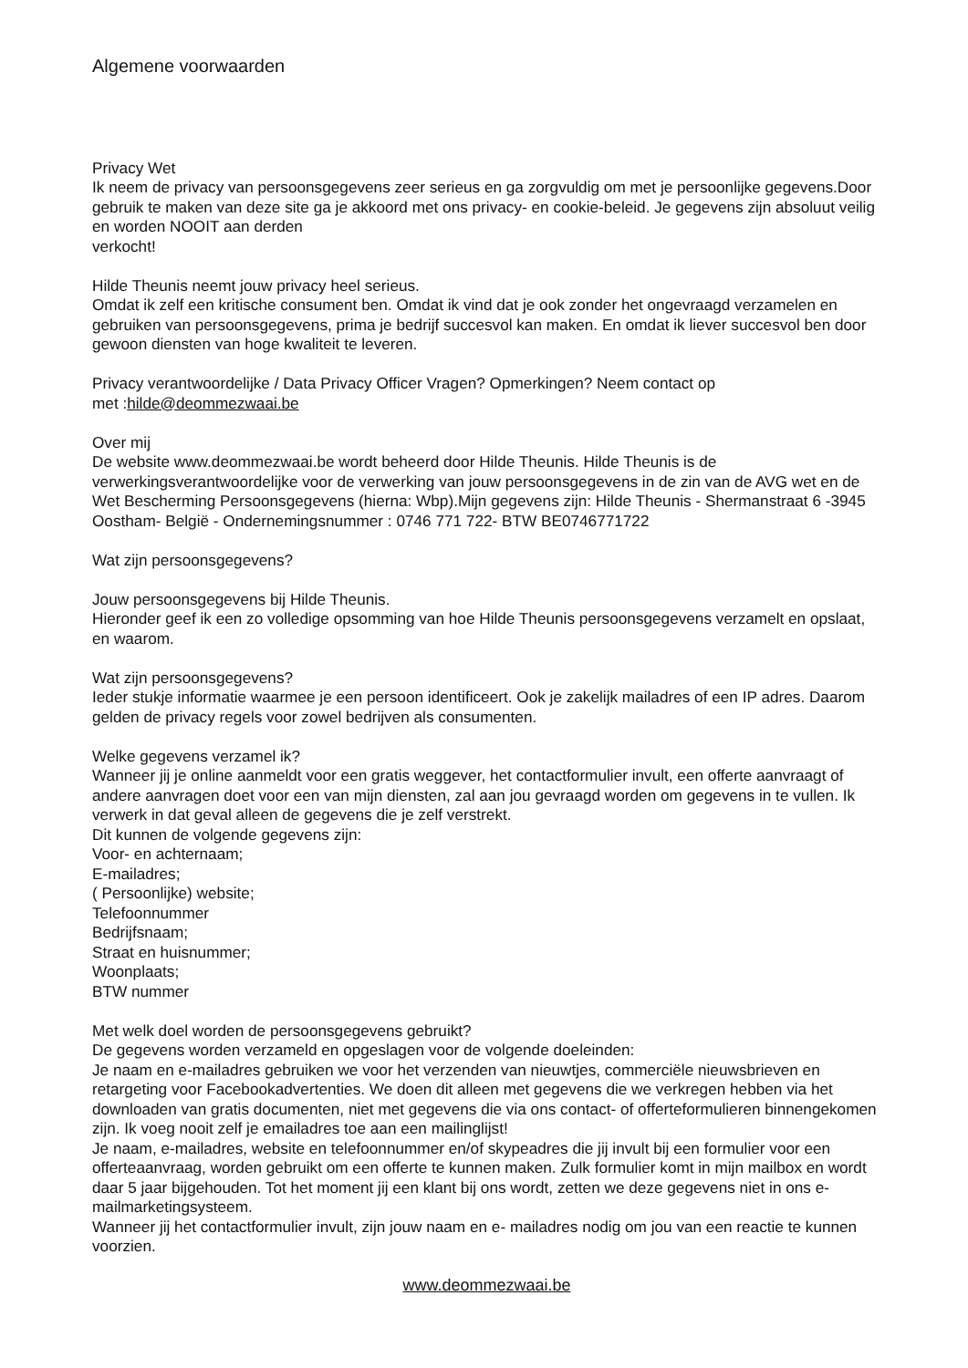Algemene voorwaarden
Privacy Wet
Ik neem de privacy van persoonsgegevens zeer serieus en ga zorgvuldig om met je persoonlijke gegevens.Door gebruik te maken van deze site ga je akkoord met ons privacy- en cookie-beleid. Je gegevens zijn absoluut veilig en worden NOOIT aan derden
verkocht!
Hilde Theunis neemt jouw privacy heel serieus.
Omdat ik zelf een kritische consument ben. Omdat ik vind dat je ook zonder het ongevraagd verzamelen en gebruiken van persoonsgegevens, prima je bedrijf succesvol kan maken. En omdat ik liever succesvol ben door gewoon diensten van hoge kwaliteit te leveren.
Privacy verantwoordelijke / Data Privacy Officer Vragen? Opmerkingen? Neem contact op
met :hilde@deommezwaai.be
Over mij
De website www.deommezwaai.be wordt beheerd door Hilde Theunis. Hilde Theunis is de verwerkingsverantwoordelijke voor de verwerking van jouw persoonsgegevens in de zin van de AVG wet en de Wet Bescherming Persoonsgegevens (hierna: Wbp).Mijn gegevens zijn: Hilde Theunis - Shermanstraat 6 -3945 Oostham- België - Ondernemingsnummer : 0746 771 722- BTW BE0746771722
Wat zijn persoonsgegevens?
Jouw persoonsgegevens bij Hilde Theunis.
Hieronder geef ik een zo volledige opsomming van hoe Hilde Theunis persoonsgegevens verzamelt en opslaat, en waarom.
Wat zijn persoonsgegevens?
Ieder stukje informatie waarmee je een persoon identificeert. Ook je zakelijk mailadres of een IP adres. Daarom gelden de privacy regels voor zowel bedrijven als consumenten.
Welke gegevens verzamel ik?
Wanneer jij je online aanmeldt voor een gratis weggever, het contactformulier invult, een offerte aanvraagt of andere aanvragen doet voor een van mijn diensten, zal aan jou gevraagd worden om gegevens in te vullen. Ik verwerk in dat geval alleen de gegevens die je zelf verstrekt.
Dit kunnen de volgende gegevens zijn:
Voor- en achternaam;
E-mailadres;
( Persoonlijke) website;
Telefoonnummer
Bedrijfsnaam;
Straat en huisnummer;
Woonplaats;
BTW nummer
Met welk doel worden de persoonsgegevens gebruikt?
De gegevens worden verzameld en opgeslagen voor de volgende doeleinden:
Je naam en e-mailadres gebruiken we voor het verzenden van nieuwtjes, commerciële nieuwsbrieven en retargeting voor Facebookadvertenties. We doen dit alleen met gegevens die we verkregen hebben via het downloaden van gratis documenten, niet met gegevens die via ons contact- of offerteformulieren binnengekomen zijn. Ik voeg nooit zelf je emailadres toe aan een mailinglijst!
Je naam, e-mailadres, website en telefoonnummer en/of skypeadres die jij invult bij een formulier voor een offerteaanvraag, worden gebruikt om een offerte te kunnen maken. Zulk formulier komt in mijn mailbox en wordt daar 5 jaar bijgehouden. Tot het moment jij een klant bij ons wordt, zetten we deze gegevens niet in ons e- mailmarketingsysteem.
Wanneer jij het contactformulier invult, zijn jouw naam en e- mailadres nodig om jou van een reactie te kunnen voorzien.
www.deommezwaai.be